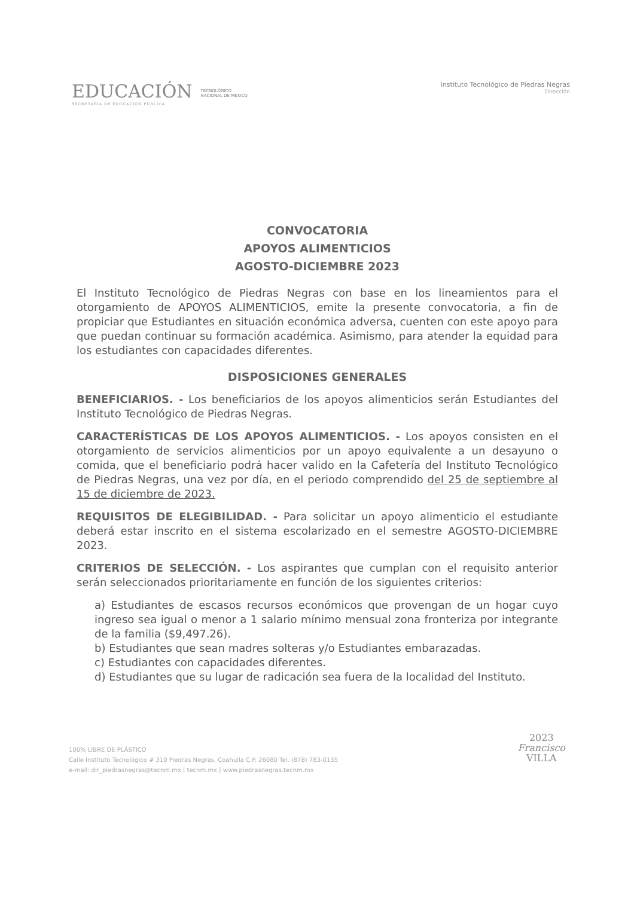EDUCACIÓN
SECRETARÍA DE EDUCACIÓN PÚBLICA
TECNOLÓGICO
NACIONAL DE MÉXICO
Instituto Tecnológico de Piedras Negras
Dirección
CONVOCATORIA
APOYOS ALIMENTICIOS
AGOSTO-DICIEMBRE 2023
El Instituto Tecnológico de Piedras Negras con base en los lineamientos para el otorgamiento de APOYOS ALIMENTICIOS, emite la presente convocatoria, a fin de propiciar que Estudiantes en situación económica adversa, cuenten con este apoyo para que puedan continuar su formación académica. Asimismo, para atender la equidad para los estudiantes con capacidades diferentes.
DISPOSICIONES GENERALES
BENEFICIARIOS. - Los beneficiarios de los apoyos alimenticios serán Estudiantes del Instituto Tecnológico de Piedras Negras.
CARACTERÍSTICAS DE LOS APOYOS ALIMENTICIOS. - Los apoyos consisten en el otorgamiento de servicios alimenticios por un apoyo equivalente a un desayuno o comida, que el beneficiario podrá hacer valido en la Cafetería del Instituto Tecnológico de Piedras Negras, una vez por día, en el periodo comprendido del 25 de septiembre al 15 de diciembre de 2023.
REQUISITOS DE ELEGIBILIDAD. - Para solicitar un apoyo alimenticio el estudiante deberá estar inscrito en el sistema escolarizado en el semestre AGOSTO-DICIEMBRE 2023.
CRITERIOS DE SELECCIÓN. - Los aspirantes que cumplan con el requisito anterior serán seleccionados prioritariamente en función de los siguientes criterios:
a) Estudiantes de escasos recursos económicos que provengan de un hogar cuyo ingreso sea igual o menor a 1 salario mínimo mensual zona fronteriza por integrante de la familia ($9,497.26).
b) Estudiantes que sean madres solteras y/o Estudiantes embarazadas.
c) Estudiantes con capacidades diferentes.
d) Estudiantes que su lugar de radicación sea fuera de la localidad del Instituto.
100% LIBRE DE PLÁSTICO
Calle Instituto Tecnológico # 310 Piedras Negras, Coahuila C.P. 26080 Tel. (878) 783-0135
e-mail: dir_piedrasnegras@tecnm.mx | tecnm.mx | www.piedrasnegras.tecnm.mx
2023
Francisco
VILLA